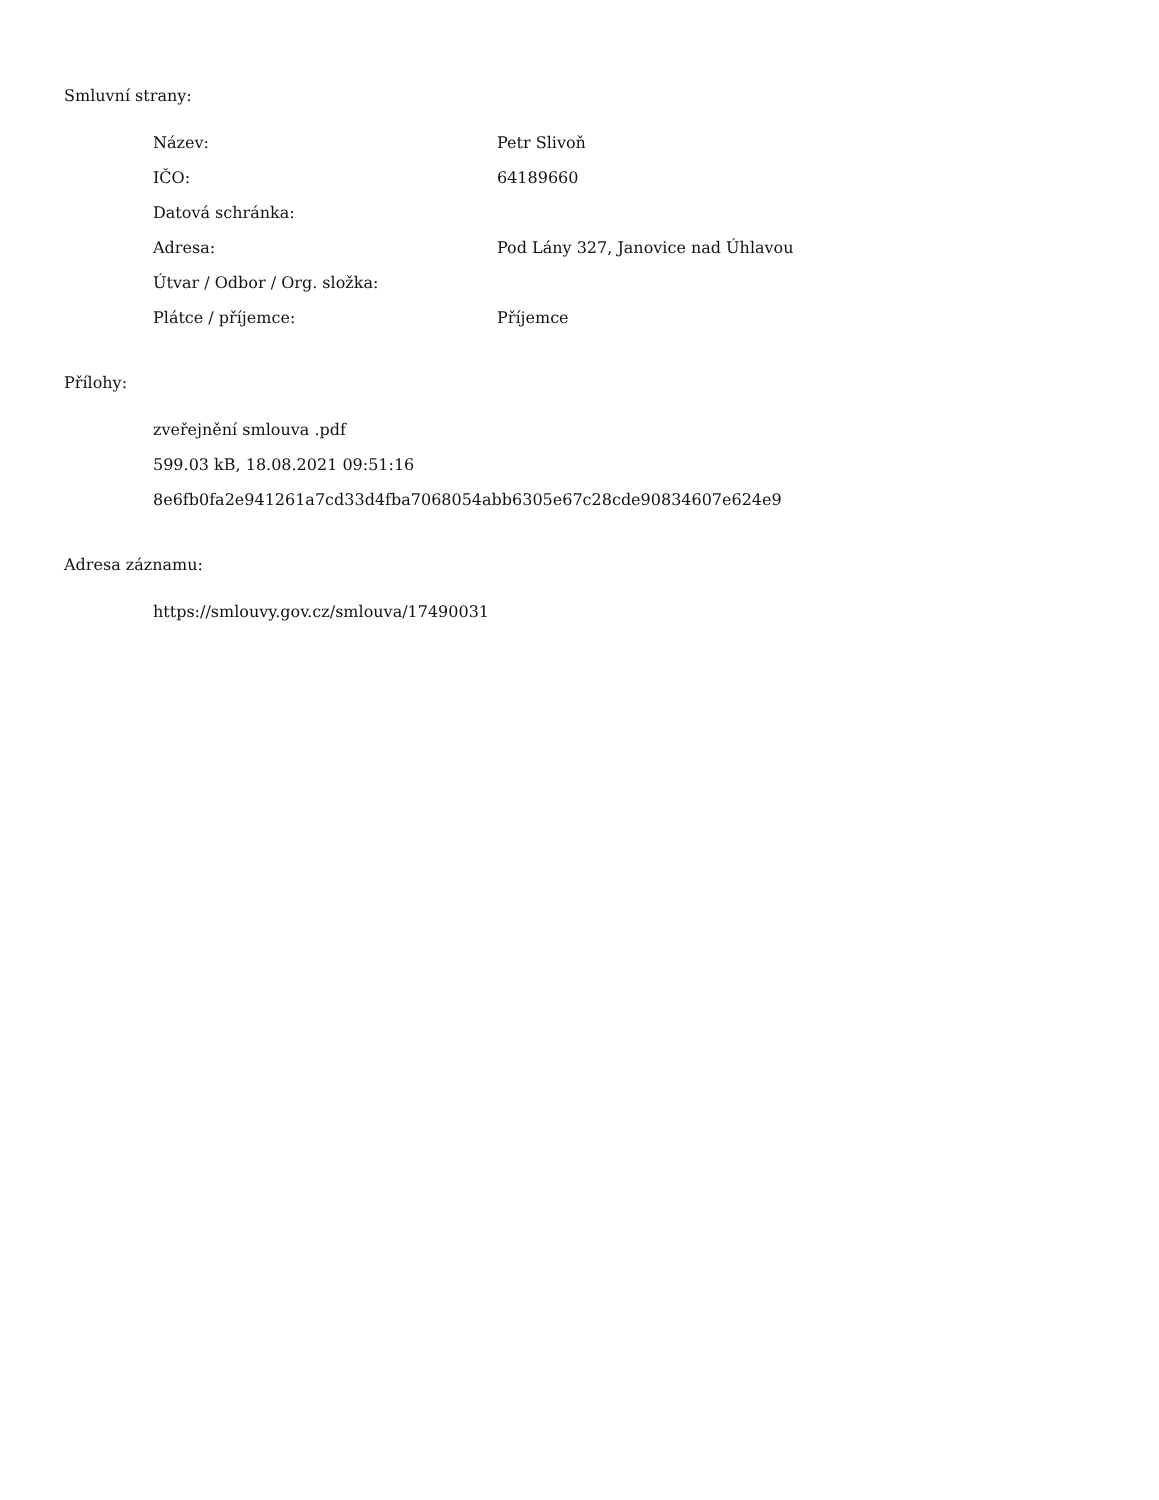Smluvní strany:
| Název: | Petr Slivoň |
| IČO: | 64189660 |
| Datová schránka: | |
| Adresa: | Pod Lány 327, Janovice nad Úhlavou |
| Útvar / Odbor / Org. složka: | |
| Plátce / příjemce: | Příjemce |
Přílohy:
zveřejnění smlouva .pdf
599.03 kB, 18.08.2021 09:51:16
8e6fb0fa2e941261a7cd33d4fba7068054abb6305e67c28cde90834607e624e9
Adresa záznamu:
https://smlouvy.gov.cz/smlouva/17490031